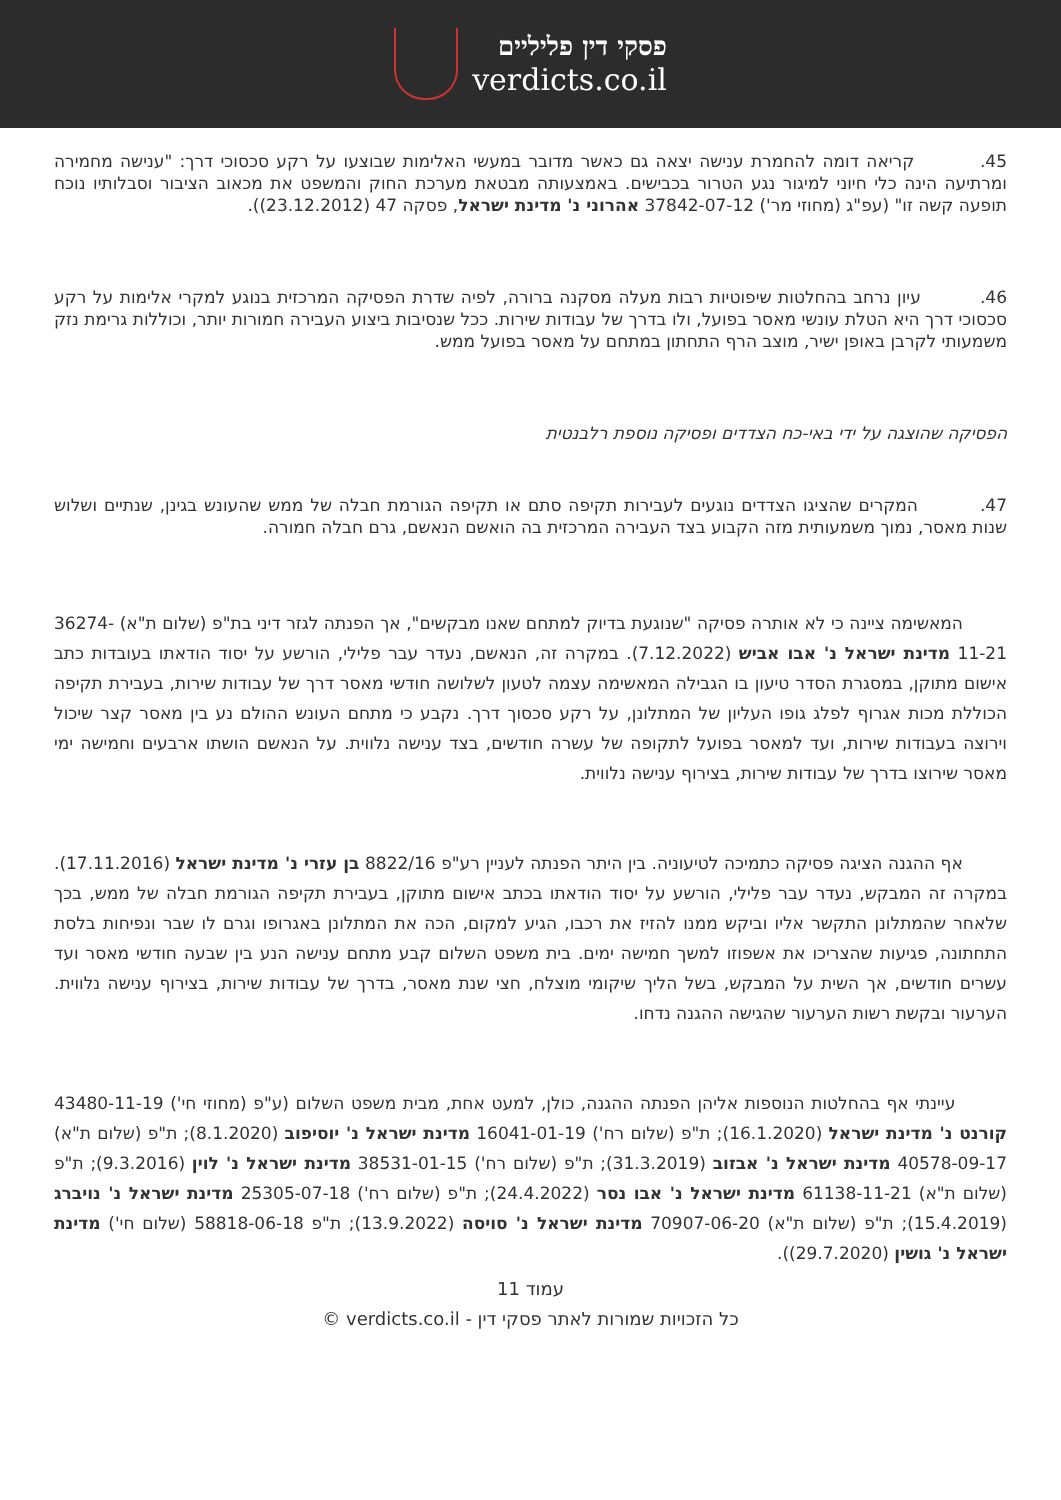פסקי דין פליליים
verdicts.co.il
45. קריאה דומה להחמרת ענישה יצאה גם כאשר מדובר במעשי האלימות שבוצעו על רקע סכסוכי דרך: "ענישה מחמירה ומרתיעה הינה כלי חיוני למיגור נגע הטרור בכבישים. באמצעותה מבטאת מערכת החוק והמשפט את מכאוב הציבור וסבלותיו נוכח תופעה קשה זו" (עפ"ג (מחוזי מר') 37842-07-12 אהרוני נ' מדינת ישראל, פסקה 47 (23.12.2012)).
46. עיון נרחב בהחלטות שיפוטיות רבות מעלה מסקנה ברורה, לפיה שדרת הפסיקה המרכזית בנוגע למקרי אלימות על רקע סכסוכי דרך היא הטלת עונשי מאסר בפועל, ולו בדרך של עבודות שירות. ככל שנסיבות ביצוע העבירה חמורות יותר, וכוללות גרימת נזק משמעותי לקרבן באופן ישיר, מוצב הרף התחתון במתחם על מאסר בפועל ממש.
הפסיקה שהוצגה על ידי באי-כח הצדדים ופסיקה נוספת רלבנטית
47. המקרים שהציגו הצדדים נוגעים לעבירות תקיפה סתם או תקיפה הגורמת חבלה של ממש שהעונש בגינן, שנתיים ושלוש שנות מאסר, נמוך משמעותית מזה הקבוע בצד העבירה המרכזית בה הואשם הנאשם, גרם חבלה חמורה.
המאשימה ציינה כי לא אותרה פסיקה "שנוגעת בדיוק למתחם שאנו מבקשים", אך הפנתה לגזר דיני בת"פ (שלום ת"א) 36274-11-21 מדינת ישראל נ' אבו אביש (7.12.2022). במקרה זה, הנאשם, נעדר עבר פלילי, הורשע על יסוד הודאתו בעובדות כתב אישום מתוקן, במסגרת הסדר טיעון בו הגבילה המאשימה עצמה לטעון לשלושה חודשי מאסר דרך של עבודות שירות, בעבירת תקיפה הכוללת מכות אגרוף לפלג גופו העליון של המתלונן, על רקע סכסוך דרך. נקבע כי מתחם העונש ההולם נע בין מאסר קצר שיכול וירוצה בעבודות שירות, ועד למאסר בפועל לתקופה של עשרה חודשים, בצד ענישה נלווית. על הנאשם הושתו ארבעים וחמישה ימי מאסר שירוצו בדרך של עבודות שירות, בצירוף ענישה נלווית.
אף ההגנה הציגה פסיקה כתמיכה לטיעוניה. בין היתר הפנתה לעניין רע"פ 8822/16 בן עזרי נ' מדינת ישראל (17.11.2016). במקרה זה המבקש, נעדר עבר פלילי, הורשע על יסוד הודאתו בכתב אישום מתוקן, בעבירת תקיפה הגורמת חבלה של ממש, בכך שלאחר שהמתלונן התקשר אליו וביקש ממנו להזיז את רכבו, הגיע למקום, הכה את המתלונן באגרופו וגרם לו שבר ונפיחות בלסת התחתונה, פגיעות שהצריכו את אשפוזו למשך חמישה ימים. בית משפט השלום קבע מתחם ענישה הנע בין שבעה חודשי מאסר ועד עשרים חודשים, אך השית על המבקש, בשל הליך שיקומי מוצלח, חצי שנת מאסר, בדרך של עבודות שירות, בצירוף ענישה נלווית. הערעור ובקשת רשות הערעור שהגישה ההגנה נדחו.
עיינתי אף בהחלטות הנוספות אליהן הפנתה ההגנה, כולן, למעט אחת, מבית משפט השלום (ע"פ (מחוזי חי') 43480-11-19 קורנט נ' מדינת ישראל (16.1.2020); ת"פ (שלום רח') 16041-01-19 מדינת ישראל נ' יוסיפוב (8.1.2020); ת"פ (שלום ת"א) 40578-09-17 מדינת ישראל נ' אבזוב (31.3.2019); ת"פ (שלום רח') 38531-01-15 מדינת ישראל נ' לוין (9.3.2016); ת"פ (שלום ת"א) 61138-11-21 מדינת ישראל נ' אבו נסר (24.4.2022); ת"פ (שלום רח') 25305-07-18 מדינת ישראל נ' נויברג (15.4.2019); ת"פ (שלום ת"א) 70907-06-20 מדינת ישראל נ' סויסה (13.9.2022); ת"פ 58818-06-18 (שלום חי') מדינת ישראל נ' גושין (29.7.2020)).
עמוד 11
כל הזכויות שמורות לאתר פסקי דין - verdicts.co.il ©